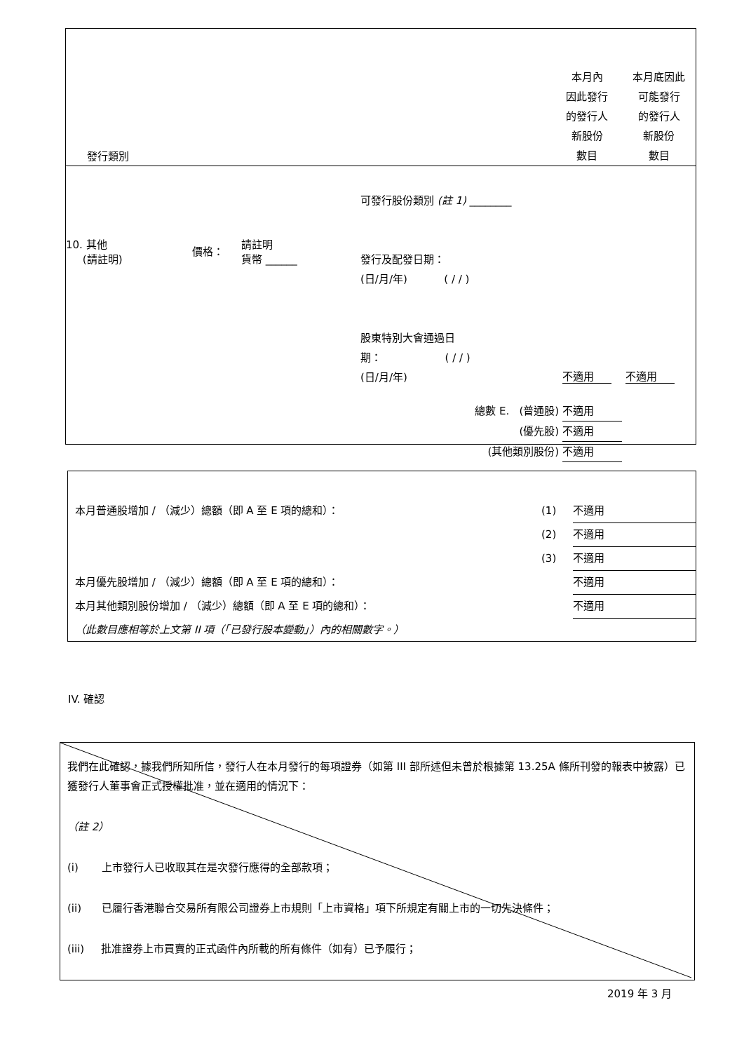| 發行類別 | | | | 本月內 因此發行 的發行人 新股份 數目 | 本月底因此 可能發行 的發行人 新股份 數目 |
| 10. 其他 (請註明) | 價格： | 請註明 貨幣 ______ | 可發行股份類別 (註 1) ________ 發行及配發日期： (日/月/年) ( / / ) 股東特別大會通過日 期： ( / / ) (日/月/年) | 不適用 | 不適用 |
| 總數 E. (普通股) 不適用 (優先股) 不適用 (其他類別股份) 不適用 | | | | | |
| 本月普通股增加 / （減少）總額（即 A 至 E 項的總和）： | (1) | 不適用 |
| | (2) | 不適用 |
| | (3) | 不適用 |
| 本月優先股增加 / （減少）總額（即 A 至 E 項的總和）： | | 不適用 |
| 本月其他類別股份增加 / （減少）總額（即 A 至 E 項的總和）： | | 不適用 |
| （此數目應相等於上文第 II 項（「已發行股本變動」）內的相關數字。） | | |
IV. 確認
我們在此確認，據我們所知所信，發行人在本月發行的每項證券（如第 III 部所述但未曾於根據第 13.25A 條所刊發的報表中披露）已獲發行人董事會正式授權批准，並在適用的情況下：
（註 2）
(i) 上市發行人已收取其在是次發行應得的全部款項；
(ii) 已履行香港聯合交易所有限公司證券上市規則「上市資格」項下所規定有關上市的一切先決條件；
(iii) 批准證券上市買賣的正式函件內所載的所有條件（如有）已予履行；
2019 年 3 月